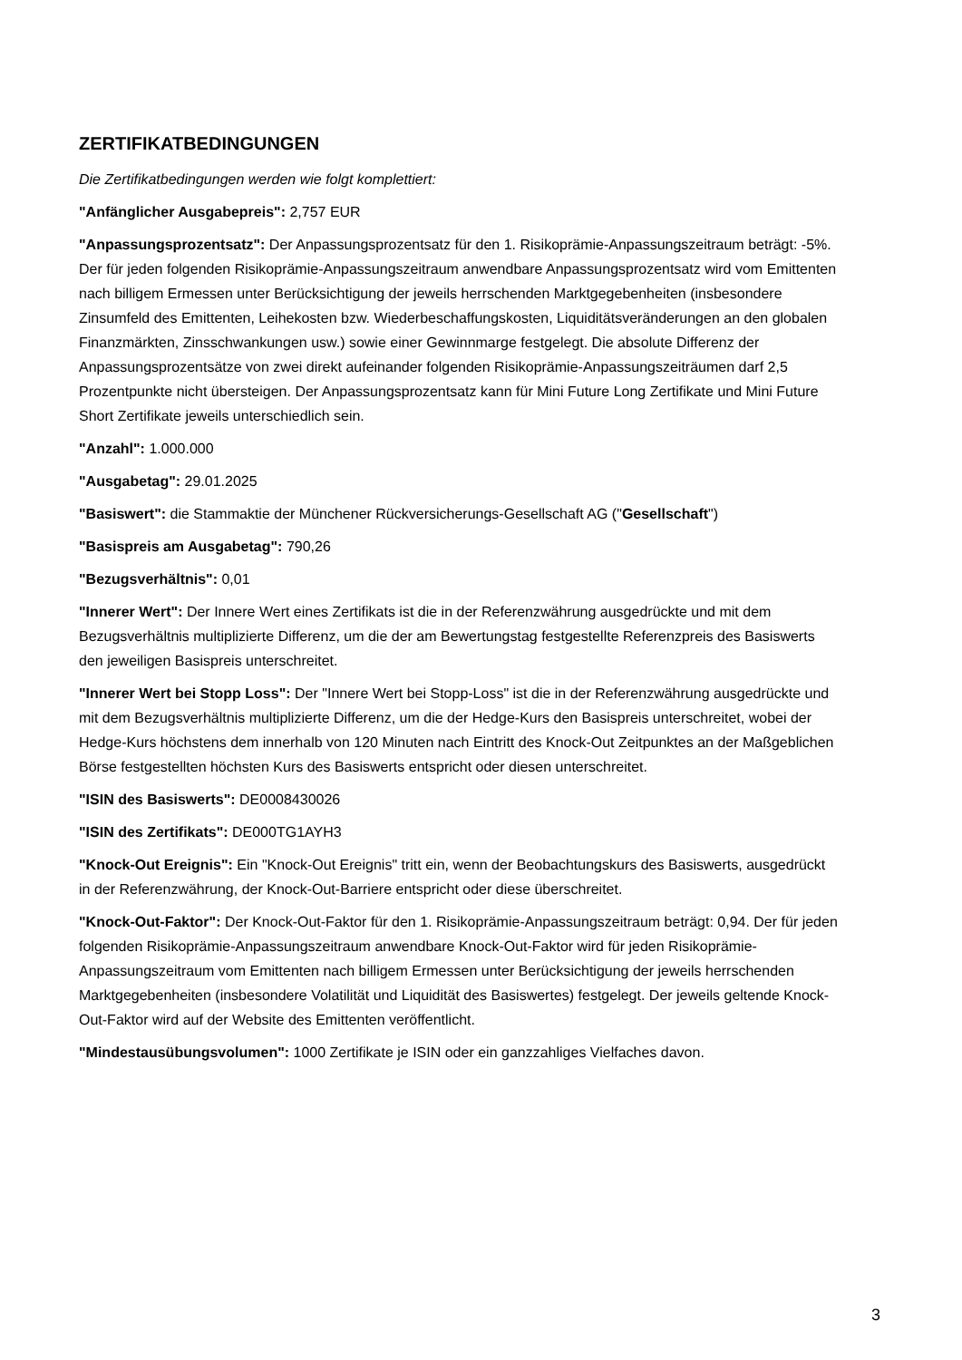ZERTIFIKATBEDINGUNGEN
Die Zertifikatbedingungen werden wie folgt komplettiert:
"Anfänglicher Ausgabepreis": 2,757 EUR
"Anpassungsprozentsatz": Der Anpassungsprozentsatz für den 1. Risikoprämie-Anpassungszeitraum beträgt: -5%. Der für jeden folgenden Risikoprämie-Anpassungszeitraum anwendbare Anpassungsprozentsatz wird vom Emittenten nach billigem Ermessen unter Berücksichtigung der jeweils herrschenden Marktgegebenheiten (insbesondere Zinsumfeld des Emittenten, Leihekosten bzw. Wiederbeschaffungskosten, Liquiditätsveränderungen an den globalen Finanzmärkten, Zinsschwankungen usw.) sowie einer Gewinnmarge festgelegt. Die absolute Differenz der Anpassungsprozentsätze von zwei direkt aufeinander folgenden Risikoprämie-Anpassungszeiträumen darf 2,5 Prozentpunkte nicht übersteigen. Der Anpassungsprozentsatz kann für Mini Future Long Zertifikate und Mini Future Short Zertifikate jeweils unterschiedlich sein.
"Anzahl": 1.000.000
"Ausgabetag": 29.01.2025
"Basiswert": die Stammaktie der Münchener Rückversicherungs-Gesellschaft AG ("Gesellschaft")
"Basispreis am Ausgabetag": 790,26
"Bezugsverhältnis": 0,01
"Innerer Wert": Der Innere Wert eines Zertifikats ist die in der Referenzwährung ausgedrückte und mit dem Bezugsverhältnis multiplizierte Differenz, um die der am Bewertungstag festgestellte Referenzpreis des Basiswerts den jeweiligen Basispreis unterschreitet.
"Innerer Wert bei Stopp Loss": Der "Innere Wert bei Stopp-Loss" ist die in der Referenzwährung ausgedrückte und mit dem Bezugsverhältnis multiplizierte Differenz, um die der Hedge-Kurs den Basispreis unterschreitet, wobei der Hedge-Kurs höchstens dem innerhalb von 120 Minuten nach Eintritt des Knock-Out Zeitpunktes an der Maßgeblichen Börse festgestellten höchsten Kurs des Basiswerts entspricht oder diesen unterschreitet.
"ISIN des Basiswerts": DE0008430026
"ISIN des Zertifikats": DE000TG1AYH3
"Knock-Out Ereignis": Ein "Knock-Out Ereignis" tritt ein, wenn der Beobachtungskurs des Basiswerts, ausgedrückt in der Referenzwährung, der Knock-Out-Barriere entspricht oder diese überschreitet.
"Knock-Out-Faktor": Der Knock-Out-Faktor für den 1. Risikoprämie-Anpassungszeitraum beträgt: 0,94. Der für jeden folgenden Risikoprämie-Anpassungszeitraum anwendbare Knock-Out-Faktor wird für jeden Risikoprämie-Anpassungszeitraum vom Emittenten nach billigem Ermessen unter Berücksichtigung der jeweils herrschenden Marktgegebenheiten (insbesondere Volatilität und Liquidität des Basiswertes) festgelegt. Der jeweils geltende Knock-Out-Faktor wird auf der Website des Emittenten veröffentlicht.
"Mindestausübungsvolumen": 1000 Zertifikate je ISIN oder ein ganzzahliges Vielfaches davon.
3